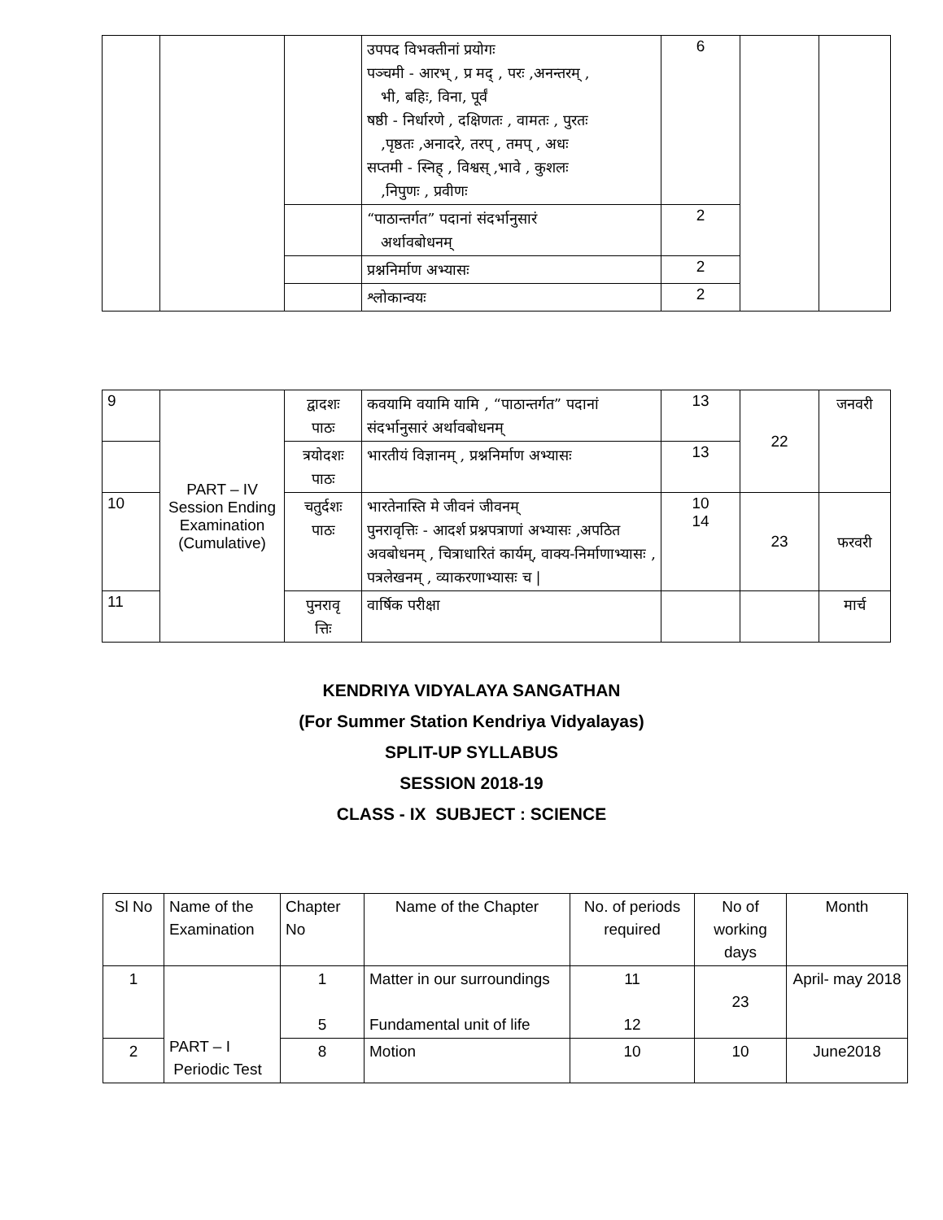| | | | उपपद विभक्तीनां प्रयोगः पञ्चमी - आरभ् , प्र मद् , परः ,अनन्तरम् , भी, बहिः, विना, पूर्वं षष्ठी - निर्धारणे , दक्षिणतः , वामतः , पुरतः ,पृष्ठतः ,अनादरे, तरप् , तमप् , अधः सप्तमी - स्निह् , विश्वस् ,भावे , कुशलः ,निपुणः , प्रवीणः | 6 | | |
| | | | “पाठान्तर्गत” पदानां संदर्भानुसारं अर्थावबोधनम् | 2 | | |
| | | | प्रश्ननिर्माण अभ्यासः | 2 | | |
| | | | श्लोकान्वयः | 2 | | |
| 9 | PART – IV Session Ending Examination (Cumulative) | द्वादशः पाठः | कवयामि वयामि यामि , “पाठान्तर्गत” पदानां संदर्भानुसारं अर्थावबोधनम् | 13 | 22 | जनवरी |
| | | त्रयोदशः पाठः | भारतीयं विज्ञानम् , प्रश्ननिर्माण अभ्यासः | 13 | | |
| 10 | | चतुर्दशः पाठः | भारतेनास्ति मे जीवनं जीवनम् पुनरावृत्तिः - आदर्श प्रश्नपत्राणां अभ्यासः ,अपठित अवबोधनम् , चित्राधारितं कार्यम्, वाक्य-निर्माणाभ्यासः , पत्रलेखनम् , व्याकरणाभ्यासः च / | 10 14 | 23 | फरवरी |
| 11 | | पुनरावृ त्तिः | वार्षिक परीक्षा | | | मार्च |
KENDRIYA VIDYALAYA SANGATHAN
(For Summer Station Kendriya Vidyalayas)
SPLIT-UP SYLLABUS
SESSION 2018-19
CLASS - IX SUBJECT : SCIENCE
| Sl No | Name of the Examination | Chapter No | Name of the Chapter | No. of periods required | No of working days | Month |
| --- | --- | --- | --- | --- | --- | --- |
| 1 | PART – I Periodic Test | 1 5 | Matter in our surroundings Fundamental unit of life | 11 12 | 23 | April- may 2018 |
| 2 | | 8 | Motion | 10 | 10 | June2018 |